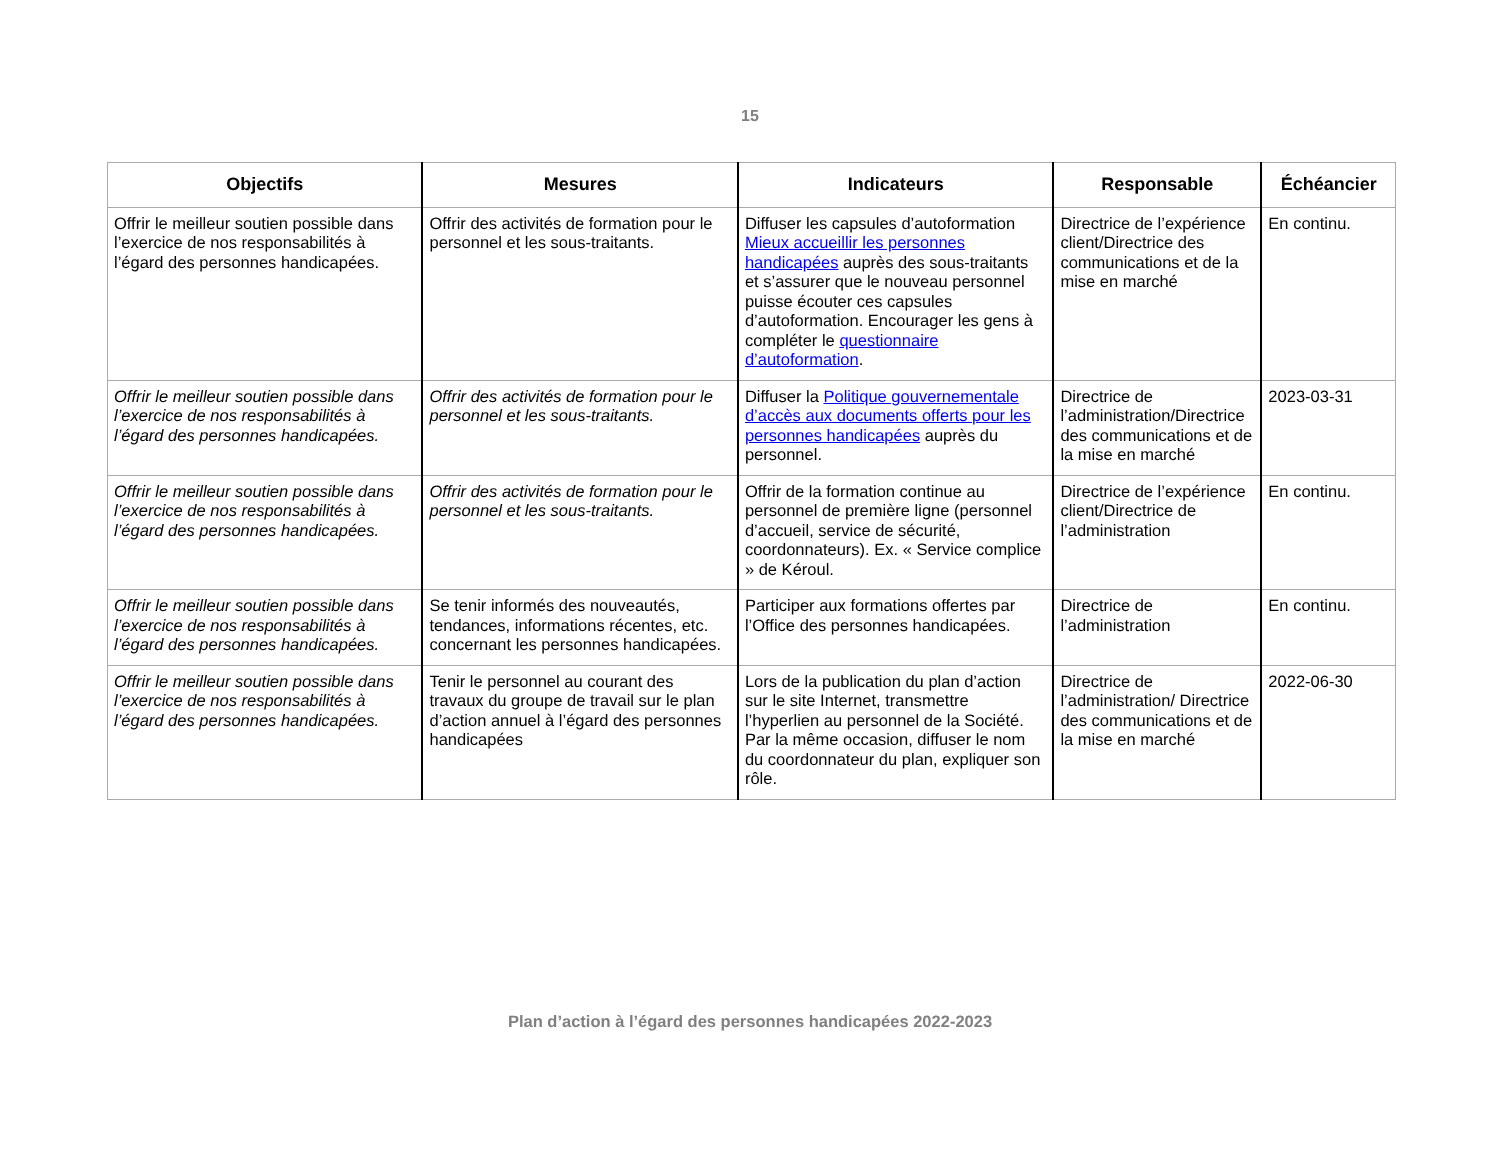15
| Objectifs | Mesures | Indicateurs | Responsable | Échéancier |
| --- | --- | --- | --- | --- |
| Offrir le meilleur soutien possible dans l’exercice de nos responsabilités à l’égard des personnes handicapées. | Offrir des activités de formation pour le personnel et les sous-traitants. | Diffuser les capsules d’autoformation Mieux accueillir les personnes handicapées auprès des sous-traitants et s’assurer que le nouveau personnel puisse écouter ces capsules d’autoformation. Encourager les gens à compléter le questionnaire d’autoformation . | Directrice de l’expérience client/Directrice des communications et de la mise en marché | En continu. |
| Offrir le meilleur soutien possible dans l’exercice de nos responsabilités à l’égard des personnes handicapées. | Offrir des activités de formation pour le personnel et les sous-traitants. | Diffuser la Politique gouvernementale d’accès aux documents offerts pour les personnes handicapées auprès du personnel. | Directrice de l’administration/Directrice des communications et de la mise en marché | 2023-03-31 |
| Offrir le meilleur soutien possible dans l’exercice de nos responsabilités à l’égard des personnes handicapées. | Offrir des activités de formation pour le personnel et les sous-traitants. | Offrir de la formation continue au personnel de première ligne (personnel d’accueil, service de sécurité, coordonnateurs). Ex. « Service complice » de Kéroul. | Directrice de l’expérience client/Directrice de l’administration | En continu. |
| Offrir le meilleur soutien possible dans l’exercice de nos responsabilités à l’égard des personnes handicapées. | Se tenir informés des nouveautés, tendances, informations récentes, etc. concernant les personnes handicapées. | Participer aux formations offertes par l’Office des personnes handicapées. | Directrice de l’administration | En continu. |
| Offrir le meilleur soutien possible dans l’exercice de nos responsabilités à l’égard des personnes handicapées. | Tenir le personnel au courant des travaux du groupe de travail sur le plan d’action annuel à l’égard des personnes handicapées | Lors de la publication du plan d’action sur le site Internet, transmettre l’hyperlien au personnel de la Société. Par la même occasion, diffuser le nom du coordonnateur du plan, expliquer son rôle. | Directrice de l’administration/ Directrice des communications et de la mise en marché | 2022-06-30 |
Plan d’action à l’égard des personnes handicapées 2022-2023